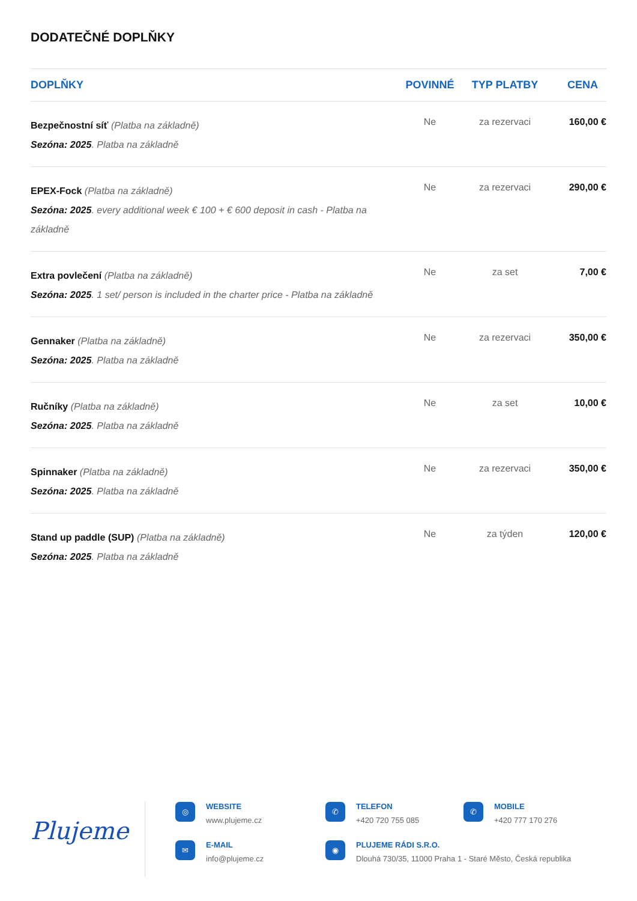DODATEČNÉ DOPLŇKY
| DOPLŇKY | POVINNÉ | TYP PLATBY | CENA |
| --- | --- | --- | --- |
| Bezpečnostní síť (Platba na základně) Sezóna: 2025 . Platba na základně | Ne | za rezervaci | 160,00 € |
| EPEX-Fock (Platba na základně) Sezóna: 2025 . every additional week € 100 + € 600 deposit in cash - Platba na základně | Ne | za rezervaci | 290,00 € |
| Extra povlečení (Platba na základně) Sezóna: 2025 . 1 set/ person is included in the charter price - Platba na základně | Ne | za set | 7,00 € |
| Gennaker (Platba na základně) Sezóna: 2025 . Platba na základně | Ne | za rezervaci | 350,00 € |
| Ručníky (Platba na základně) Sezóna: 2025 . Platba na základně | Ne | za set | 10,00 € |
| Spinnaker (Platba na základně) Sezóna: 2025 . Platba na základně | Ne | za rezervaci | 350,00 € |
| Stand up paddle (SUP) (Platba na základně) Sezóna: 2025 . Platba na základně | Ne | za týden | 120,00 € |
Plujeme
◎
WEBSITE
www.plujeme.cz
✆
TELEFON
+420 720 755 085
✆
MOBILE
+420 777 170 276
✉
E-MAIL
info@plujeme.cz
◉
PLUJEME RÁDI S.R.O.
Dlouhá 730/35, 11000 Praha 1 - Staré Město, Česká republika